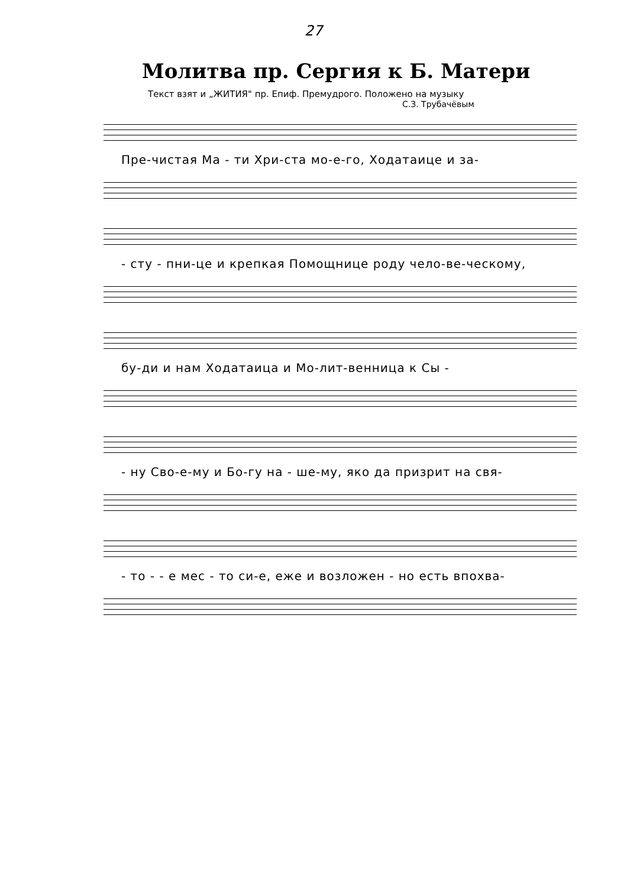27
Молитва пр. Сергия к Б. Матери
Текст взят и „ЖИТИЯ" пр. Епиф. Премудрого. Положено на музыку
С.З. Трубачёвым
Пре-чистая Ма - ти Хри-ста мо-е-го, Ходатаице и за-
- сту - пни-це и крепкая Помощнице роду чело-ве-ческому,
бу-ди и нам Ходатаица и Мо-лит-венница к Сы -
- ну Сво-е-му и Бо-гу на - ше-му, яко да призрит на свя-
- то - - е мес - то си-е, еже и возложен - но есть впохва-